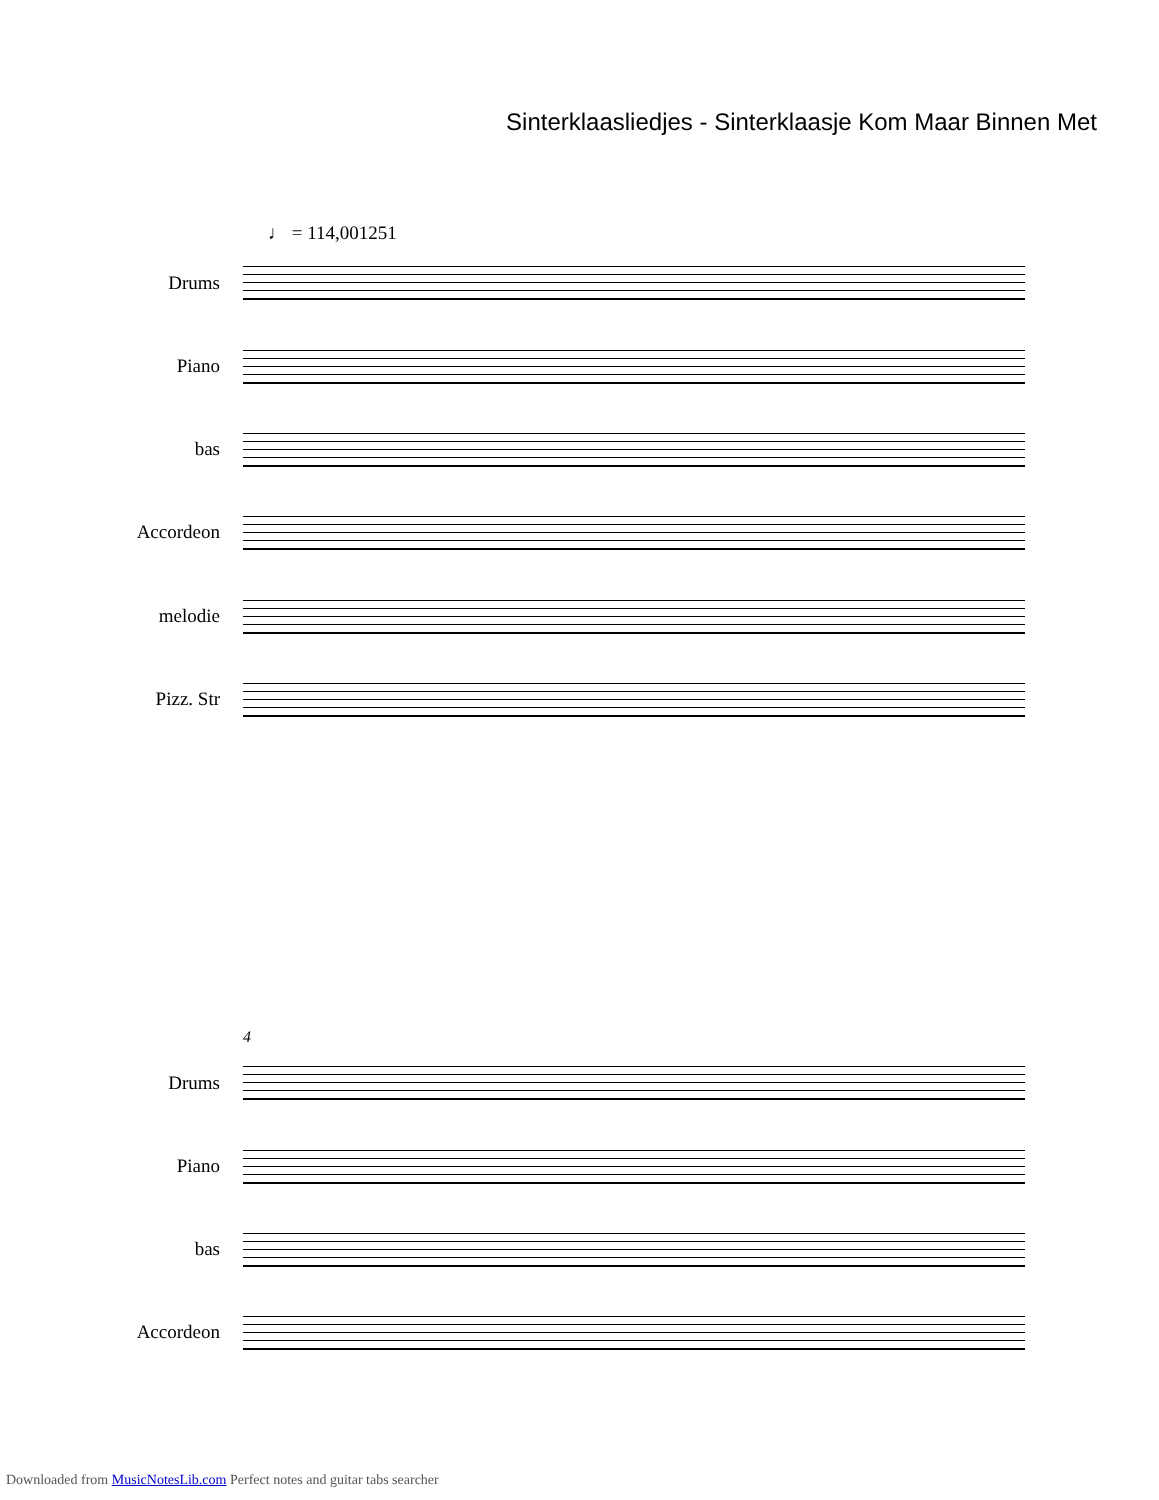Sinterklaasliedjes - Sinterklaasje Kom Maar Binnen Met
♩ = 114,001251
Drums
Piano
bas
Accordeon
melodie
Pizz. Str
4
Drums
Piano
bas
Accordeon
Downloaded from MusicNotesLib.com Perfect notes and guitar tabs searcher